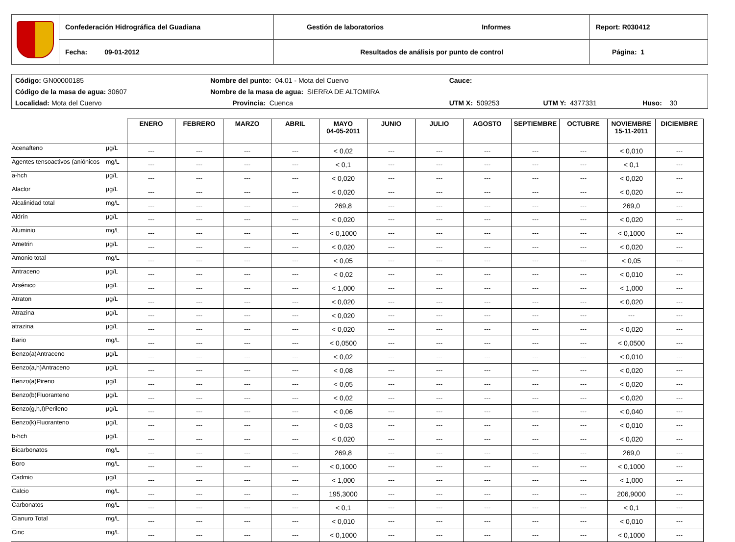| | Confederación Hidrográfica del Guadiana | Gestión de laboratorios Informes | Report: R030412 |
| | Fecha: 09-01-2012 | Resultados de análisis por punto de control | Página: 1 |
| Código: GN00000185 | Nombre del punto: 04.01 - Mota del Cuervo | | Cauce: | | |
| Código de la masa de agua: 30607 | Nombre de la masa de agua: SIERRA DE ALTOMIRA | | | | |
| Localidad: Mota del Cuervo | | Provincia: Cuenca | UTM X: 509253 | UTM Y: 4377331 | Huso: 30 |
| | | ENERO | FEBRERO | MARZO | ABRIL | MAYO 04-05-2011 | JUNIO | JULIO | AGOSTO | SEPTIEMBRE | OCTUBRE | NOVIEMBRE 15-11-2011 | DICIEMBRE |
| --- | --- | --- | --- | --- | --- | --- | --- | --- | --- | --- | --- | --- | --- |
| Acenafteno | µg/L | --- | --- | --- | --- | < 0,02 | --- | --- | --- | --- | --- | < 0,010 | --- |
| Agentes tensoactivos (aniónicos | mg/L | --- | --- | --- | --- | < 0,1 | --- | --- | --- | --- | --- | < 0,1 | --- |
| a-hch | µg/L | --- | --- | --- | --- | < 0,020 | --- | --- | --- | --- | --- | < 0,020 | --- |
| Alaclor | µg/L | --- | --- | --- | --- | < 0,020 | --- | --- | --- | --- | --- | < 0,020 | --- |
| Alcalinidad total | mg/L | --- | --- | --- | --- | 269,8 | --- | --- | --- | --- | --- | 269,0 | --- |
| Aldrín | µg/L | --- | --- | --- | --- | < 0,020 | --- | --- | --- | --- | --- | < 0,020 | --- |
| Aluminio | mg/L | --- | --- | --- | --- | < 0,1000 | --- | --- | --- | --- | --- | < 0,1000 | --- |
| Ametrin | µg/L | --- | --- | --- | --- | < 0,020 | --- | --- | --- | --- | --- | < 0,020 | --- |
| Amonio total | mg/L | --- | --- | --- | --- | < 0,05 | --- | --- | --- | --- | --- | < 0,05 | --- |
| Antraceno | µg/L | --- | --- | --- | --- | < 0,02 | --- | --- | --- | --- | --- | < 0,010 | --- |
| Arsénico | µg/L | --- | --- | --- | --- | < 1,000 | --- | --- | --- | --- | --- | < 1,000 | --- |
| Atraton | µg/L | --- | --- | --- | --- | < 0,020 | --- | --- | --- | --- | --- | < 0,020 | --- |
| Atrazina | µg/L | --- | --- | --- | --- | < 0,020 | --- | --- | --- | --- | --- | --- | --- |
| atrazina | µg/L | --- | --- | --- | --- | < 0,020 | --- | --- | --- | --- | --- | < 0,020 | --- |
| Bario | mg/L | --- | --- | --- | --- | < 0,0500 | --- | --- | --- | --- | --- | < 0,0500 | --- |
| Benzo(a)Antraceno | µg/L | --- | --- | --- | --- | < 0,02 | --- | --- | --- | --- | --- | < 0,010 | --- |
| Benzo(a,h)Antraceno | µg/L | --- | --- | --- | --- | < 0,08 | --- | --- | --- | --- | --- | < 0,020 | --- |
| Benzo(a)Pireno | µg/L | --- | --- | --- | --- | < 0,05 | --- | --- | --- | --- | --- | < 0,020 | --- |
| Benzo(b)Fluoranteno | µg/L | --- | --- | --- | --- | < 0,02 | --- | --- | --- | --- | --- | < 0,020 | --- |
| Benzo(g,h,I)Perileno | µg/L | --- | --- | --- | --- | < 0,06 | --- | --- | --- | --- | --- | < 0,040 | --- |
| Benzo(k)Fluoranteno | µg/L | --- | --- | --- | --- | < 0,03 | --- | --- | --- | --- | --- | < 0,010 | --- |
| b-hch | µg/L | --- | --- | --- | --- | < 0,020 | --- | --- | --- | --- | --- | < 0,020 | --- |
| Bicarbonatos | mg/L | --- | --- | --- | --- | 269,8 | --- | --- | --- | --- | --- | 269,0 | --- |
| Boro | mg/L | --- | --- | --- | --- | < 0,1000 | --- | --- | --- | --- | --- | < 0,1000 | --- |
| Cadmio | µg/L | --- | --- | --- | --- | < 1,000 | --- | --- | --- | --- | --- | < 1,000 | --- |
| Calcio | mg/L | --- | --- | --- | --- | 195,3000 | --- | --- | --- | --- | --- | 206,9000 | --- |
| Carbonatos | mg/L | --- | --- | --- | --- | < 0,1 | --- | --- | --- | --- | --- | < 0,1 | --- |
| Cianuro Total | mg/L | --- | --- | --- | --- | < 0,010 | --- | --- | --- | --- | --- | < 0,010 | --- |
| Cinc | mg/L | --- | --- | --- | --- | < 0,1000 | --- | --- | --- | --- | --- | < 0,1000 | --- |